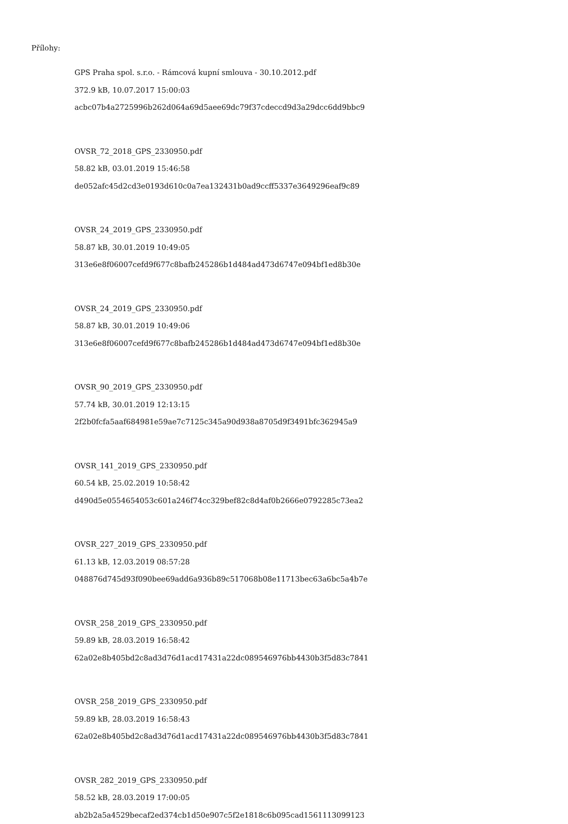Přílohy:
GPS Praha spol. s.r.o. - Rámcová kupní smlouva - 30.10.2012.pdf
372.9 kB, 10.07.2017 15:00:03
acbc07b4a2725996b262d064a69d5aee69dc79f37cdeccd9d3a29dcc6dd9bbc9
OVSR_72_2018_GPS_2330950.pdf
58.82 kB, 03.01.2019 15:46:58
de052afc45d2cd3e0193d610c0a7ea132431b0ad9ccff5337e3649296eaf9c89
OVSR_24_2019_GPS_2330950.pdf
58.87 kB, 30.01.2019 10:49:05
313e6e8f06007cefd9f677c8bafb245286b1d484ad473d6747e094bf1ed8b30e
OVSR_24_2019_GPS_2330950.pdf
58.87 kB, 30.01.2019 10:49:06
313e6e8f06007cefd9f677c8bafb245286b1d484ad473d6747e094bf1ed8b30e
OVSR_90_2019_GPS_2330950.pdf
57.74 kB, 30.01.2019 12:13:15
2f2b0fcfa5aaf684981e59ae7c7125c345a90d938a8705d9f3491bfc362945a9
OVSR_141_2019_GPS_2330950.pdf
60.54 kB, 25.02.2019 10:58:42
d490d5e0554654053c601a246f74cc329bef82c8d4af0b2666e0792285c73ea2
OVSR_227_2019_GPS_2330950.pdf
61.13 kB, 12.03.2019 08:57:28
048876d745d93f090bee69add6a936b89c517068b08e11713bec63a6bc5a4b7e
OVSR_258_2019_GPS_2330950.pdf
59.89 kB, 28.03.2019 16:58:42
62a02e8b405bd2c8ad3d76d1acd17431a22dc089546976bb4430b3f5d83c7841
OVSR_258_2019_GPS_2330950.pdf
59.89 kB, 28.03.2019 16:58:43
62a02e8b405bd2c8ad3d76d1acd17431a22dc089546976bb4430b3f5d83c7841
OVSR_282_2019_GPS_2330950.pdf
58.52 kB, 28.03.2019 17:00:05
ab2b2a5a4529becaf2ed374cb1d50e907c5f2e1818c6b095cad1561113099123